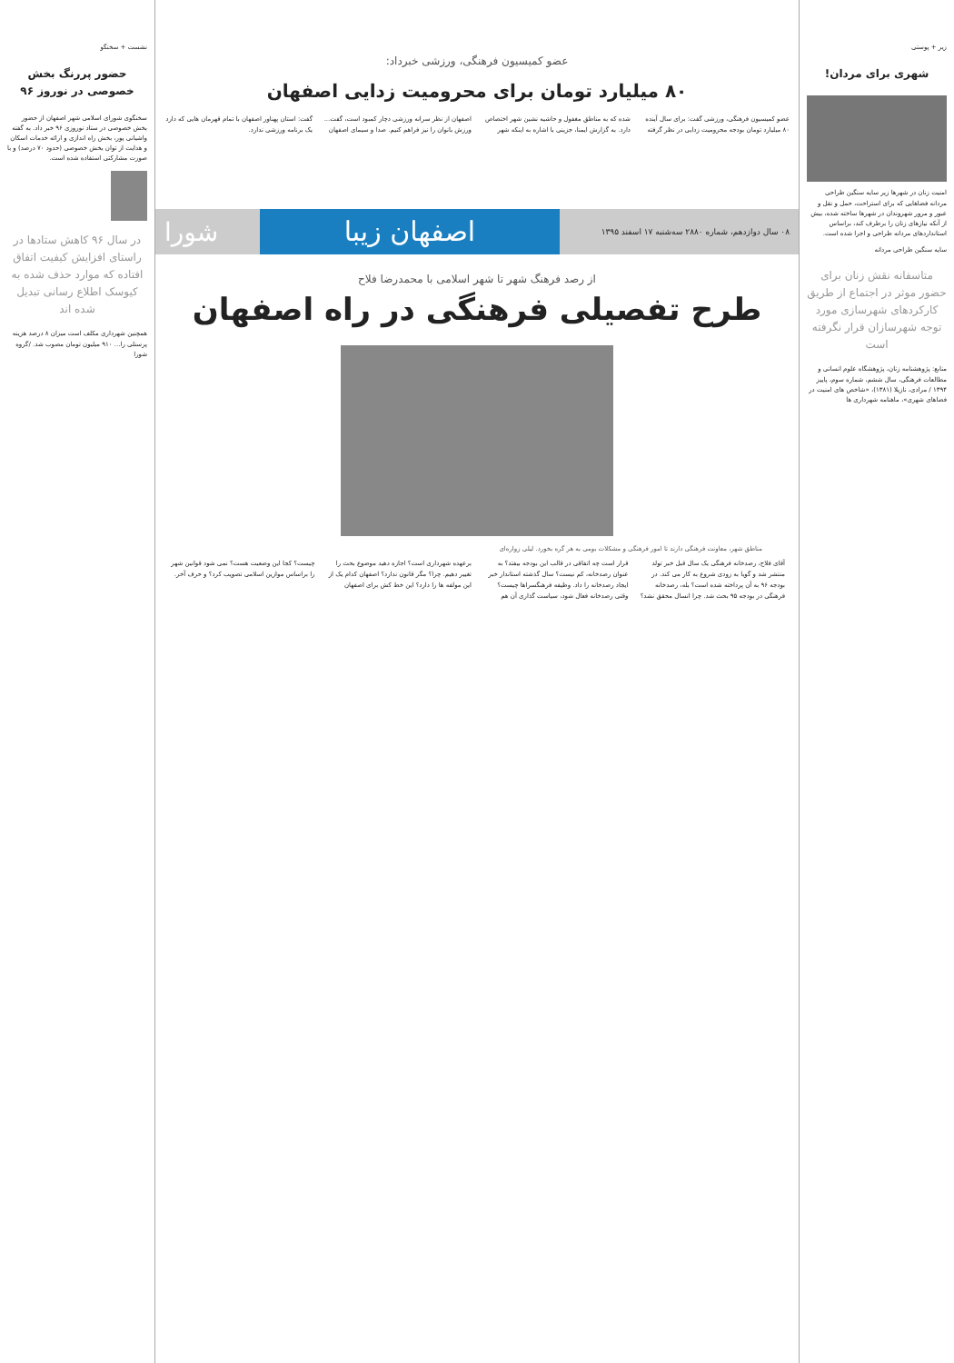زیر + پوستی
شهری برای مردان!
امنیت زنان در شهرها زیر سایه سنگین طراحی مردانه فضاهایی که برای استراحت، حمل و نقل و عبور و مرور شهروندان در شهرها ساخته شده، بیش از آنکه نیازهای زنان را برطرف کند، براساس استانداردهای مردانه طراحی و اجرا شده است.
سایه سنگین طراحی مردانه
متاسفانه نقش زنان برای حضور موثر در اجتماع از طریق کارکردهای شهرسازی مورد توجه شهرسازان قرار نگرفته است
منابع: پژوهشنامه زنان، پژوهشگاه علوم انسانی و مطالعات فرهنگی، سال ششم، شماره سوم، پاییز ۱۳۹۴ / مرادی، نازیلا (۱۳۸۱)، «شاخص های امنیت در فضاهای شهری»، ماهنامه شهرداری ها
عضو کمیسیون فرهنگی، ورزشی خبرداد:
۸۰ میلیارد تومان برای محرومیت زدایی اصفهان
عضو کمیسیون فرهنگی، ورزشی گفت: برای سال آینده ۸۰ میلیارد تومان بودجه محرومیت زدایی در نظر گرفته شده که به مناطق مغفول و حاشیه نشین شهر اختصاص دارد. به گزارش ایمنا، جزینی با اشاره به اینکه شهر اصفهان از نظر سرانه ورزشی دچار کمبود است، گفت... ورزش بانوان را نیز فراهم کنیم. صدا و سیمای اصفهان گفت: استان پهناور اصفهان با تمام قهرمان هایی که دارد یک برنامه ورزشی ندارد.
۰۸ سال دوازدهم، شماره ۲۸۸۰ سه‌شنبه ۱۷ اسفند ۱۳۹۵
اصفهان زیبا
شورا
از رصد فرهنگ شهر تا شهر اسلامی با محمدرضا فلاح
طرح تفصیلی فرهنگی در راه اصفهان
مناطق شهر، معاونت فرهنگی دارند تا امور فرهنگی و مشکلات بومی به هر گره بخورد. لیلی زواره‌ای
آقای فلاح، رصدخانه فرهنگی یک سال قبل خبر تولد منتشر شد و گویا به زودی شروع به کار می کند. در بودجه ۹۶ به آن پرداخته شده است؟ بله، رصدخانه فرهنگی در بودجه ۹۵ بحث شد. چرا انسال محقق نشد؟ قرار است چه اتفاقی در قالب این بودجه بیفتد؟ به عنوان رصدخانه، کم نیست؟ سال گذشته استاندار خبر ایجاد رصدخانه را داد. وظیفه فرهنگسراها چیست؟ وقتی رصدخانه فعال شود، سیاست گذاری آن هم برعهده شهرداری است؟ اجازه دهید موضوع بحث را تغییر دهیم. چرا؟ مگر قانون ندارد؟ اصفهان کدام یک از این مولفه ها را دارد؟ این خط کش برای اصفهان چیست؟ کجا این وضعیت هست؟ نمی شود قوانین شهر را براساس موازین اسلامی تصویب کرد؟ و حرف آخر.
نشست + سخنگو
حضور پررنگ بخش خصوصی در نوروز ۹۶
سخنگوی شورای اسلامی شهر اصفهان از حضور بخش خصوصی در ستاد نوروزی ۹۶ خبر داد. به گفته واشیانی پور، بخش راه اندازی و ارائه خدمات اسکان و هدایت از توان بخش خصوصی (حدود ۷۰ درصد) و با صورت مشارکتی استفاده شده است.
در سال ۹۶ کاهش ستادها در راستای افزایش کیفیت اتفاق افتاده که موارد حذف شده به کیوسک اطلاع رسانی تبدیل شده اند
همچنین شهرداری مکلف است میزان ۸ درصد هزینه پرسنلی را... ۹۱۰ میلیون تومان مصوب شد. /گروه شورا